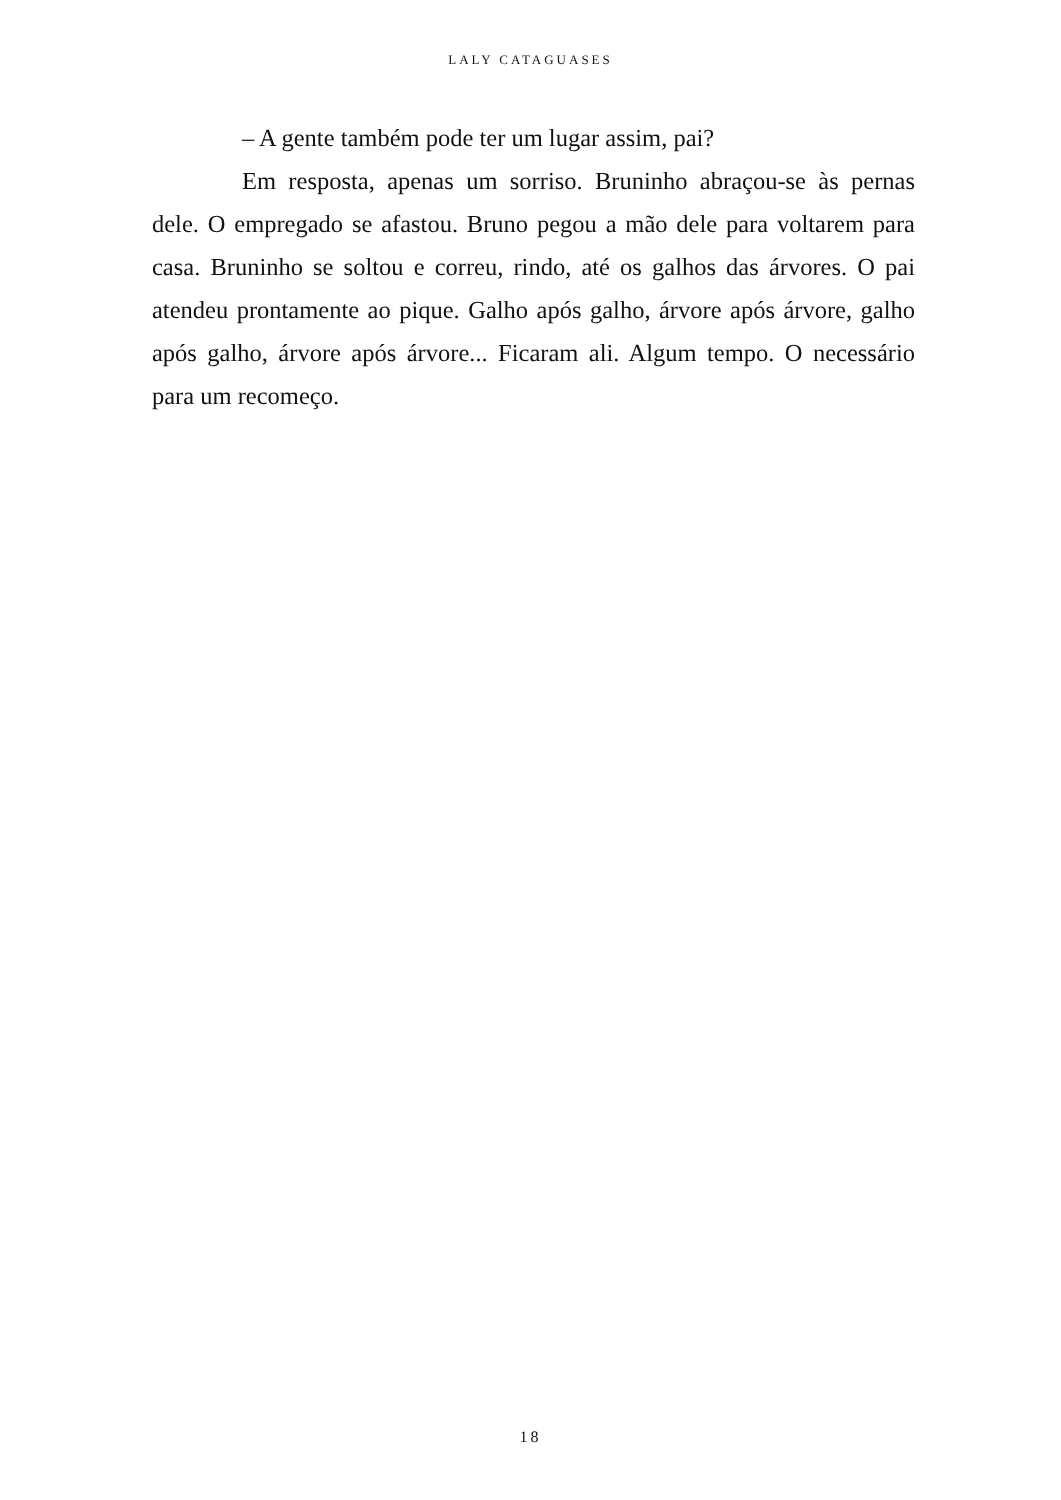LALY CATAGUASES
– A gente também pode ter um lugar assim, pai?
Em resposta, apenas um sorriso. Bruninho abraçou-se às pernas dele. O empregado se afastou. Bruno pegou a mão dele para voltarem para casa. Bruninho se soltou e correu, rindo, até os galhos das árvores. O pai atendeu prontamente ao pique. Galho após galho, árvore após árvore, galho após galho, árvore após árvore... Ficaram ali. Algum tempo. O necessário para um recomeço.
18